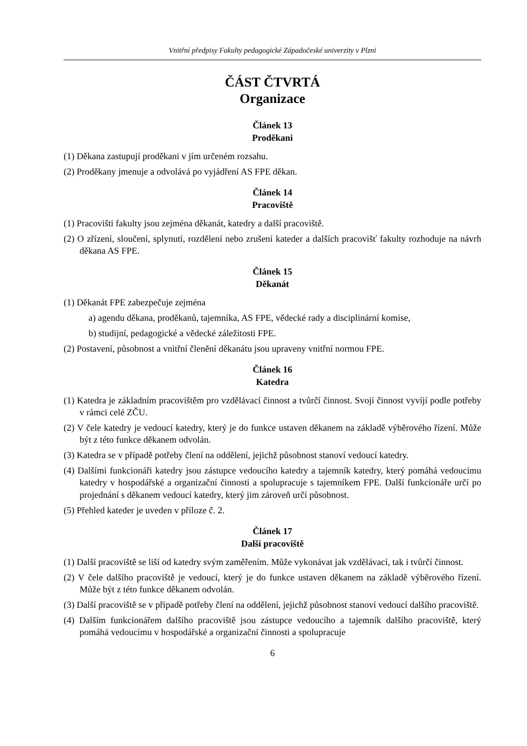Vnitřní předpisy Fakulty pedagogické Západočeské univerzity v Plzni
ČÁST ČTVRTÁ
Organizace
Článek 13
Proděkani
(1) Děkana zastupují proděkani v jím určeném rozsahu.
(2) Proděkany jmenuje a odvolává po vyjádření AS FPE děkan.
Článek 14
Pracoviště
(1) Pracovišti fakulty jsou zejména děkanát, katedry a další pracoviště.
(2) O zřízení, sloučení, splynutí, rozdělení nebo zrušení kateder a dalších pracovišť fakulty rozhoduje na návrh děkana AS FPE.
Článek 15
Děkanát
(1) Děkanát FPE zabezpečuje zejména
a) agendu děkana, proděkanů, tajemníka, AS FPE, vědecké rady a disciplinární komise,
b) studijní, pedagogické a vědecké záležitosti FPE.
(2) Postavení, působnost a vnitřní členění děkanátu jsou upraveny vnitřní normou FPE.
Článek 16
Katedra
(1) Katedra je základním pracovištěm pro vzdělávací činnost a tvůrčí činnost. Svoji činnost vyvíjí podle potřeby v rámci celé ZČU.
(2) V čele katedry je vedoucí katedry, který je do funkce ustaven děkanem na základě výběrového řízení. Může být z této funkce děkanem odvolán.
(3) Katedra se v případě potřeby člení na oddělení, jejichž působnost stanoví vedoucí katedry.
(4) Dalšími funkcionáři katedry jsou zástupce vedoucího katedry a tajemník katedry, který pomáhá vedoucímu katedry v hospodářské a organizační činnosti a spolupracuje s tajemníkem FPE. Další funkcionáře určí po projednání s děkanem vedoucí katedry, který jim zároveň určí působnost.
(5) Přehled kateder je uveden v příloze č. 2.
Článek 17
Další pracoviště
(1) Další pracoviště se liší od katedry svým zaměřením. Může vykonávat jak vzdělávací, tak i tvůrčí činnost.
(2) V čele dalšího pracoviště je vedoucí, který je do funkce ustaven děkanem na základě výběrového řízení. Může být z této funkce děkanem odvolán.
(3) Další pracoviště se v případě potřeby člení na oddělení, jejichž působnost stanoví vedoucí dalšího pracoviště.
(4) Dalším funkcionářem dalšího pracoviště jsou zástupce vedoucího a tajemník dalšího pracoviště, který pomáhá vedoucímu v hospodářské a organizační činnosti a spolupracuje
6